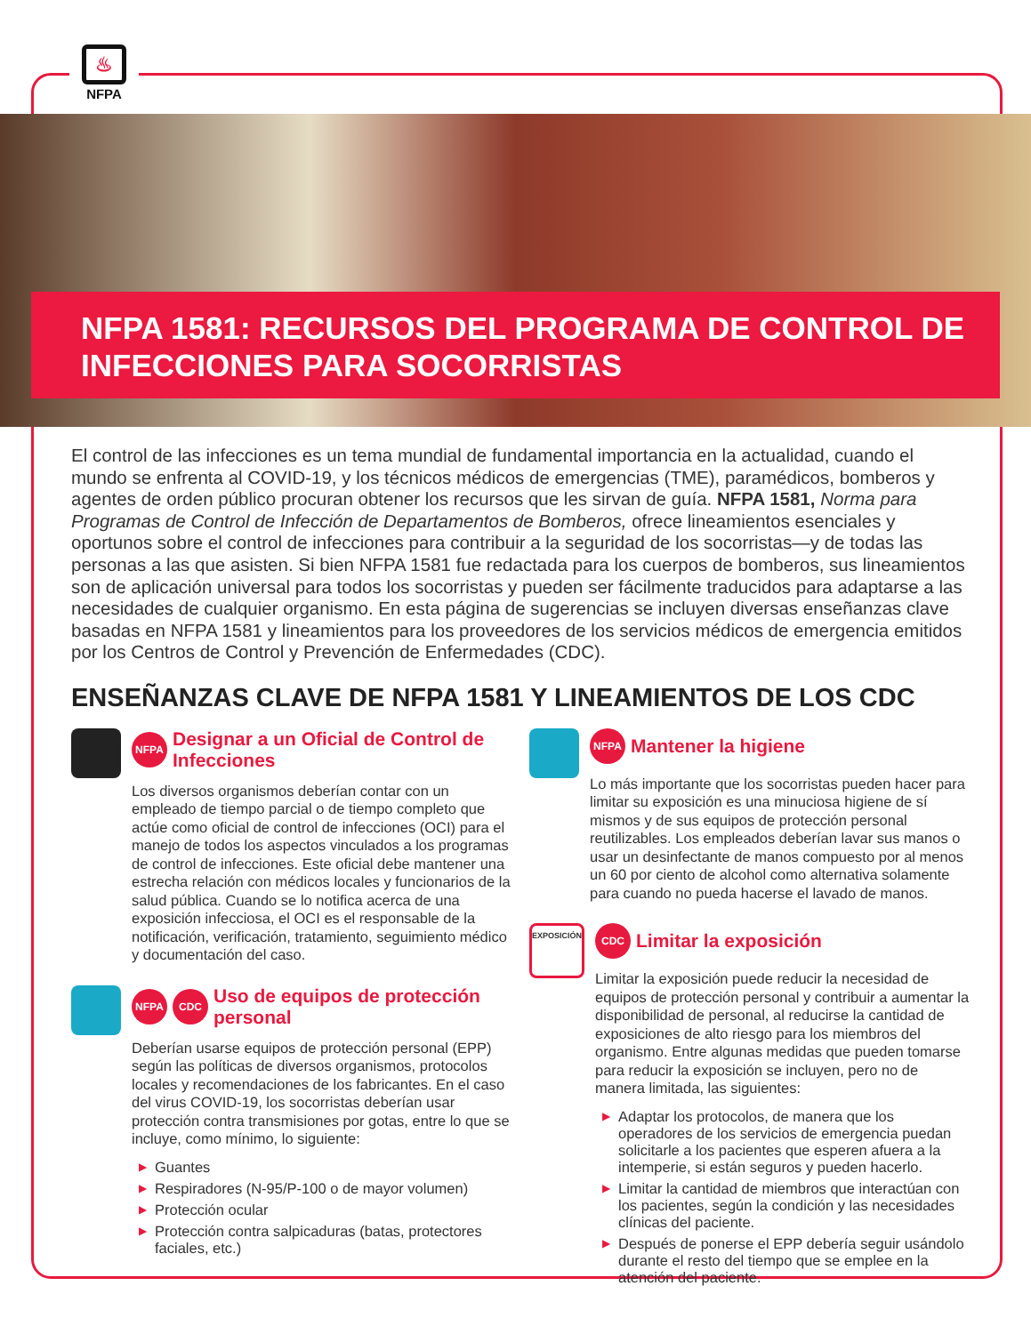♨
NFPA
NFPA 1581: RECURSOS DEL PROGRAMA DE CONTROL DE INFECCIONES PARA SOCORRISTAS
El control de las infecciones es un tema mundial de fundamental importancia en la actualidad, cuando el mundo se enfrenta al COVID-19, y los técnicos médicos de emergencias (TME), paramédicos, bomberos y agentes de orden público procuran obtener los recursos que les sirvan de guía. NFPA 1581, Norma para Programas de Control de Infección de Departamentos de Bomberos, ofrece lineamientos esenciales y oportunos sobre el control de infecciones para contribuir a la seguridad de los socorristas—y de todas las personas a las que asisten. Si bien NFPA 1581 fue redactada para los cuerpos de bomberos, sus lineamientos son de aplicación universal para todos los socorristas y pueden ser fácilmente traducidos para adaptarse a las necesidades de cualquier organismo. En esta página de sugerencias se incluyen diversas enseñanzas clave basadas en NFPA 1581 y lineamientos para los proveedores de los servicios médicos de emergencia emitidos por los Centros de Control y Prevención de Enfermedades (CDC).
ENSEÑANZAS CLAVE DE NFPA 1581 Y LINEAMIENTOS DE LOS CDC
NFPA Designar a un Oficial de Control de Infecciones
Los diversos organismos deberían contar con un empleado de tiempo parcial o de tiempo completo que actúe como oficial de control de infecciones (OCI) para el manejo de todos los aspectos vinculados a los programas de control de infecciones. Este oficial debe mantener una estrecha relación con médicos locales y funcionarios de la salud pública. Cuando se lo notifica acerca de una exposición infecciosa, el OCI es el responsable de la notificación, verificación, tratamiento, seguimiento médico y documentación del caso.
NFPA CDC Uso de equipos de protección personal
Deberían usarse equipos de protección personal (EPP) según las políticas de diversos organismos, protocolos locales y recomendaciones de los fabricantes. En el caso del virus COVID-19, los socorristas deberían usar protección contra transmisiones por gotas, entre lo que se incluye, como mínimo, lo siguiente:
▶ Guantes
▶ Respiradores (N-95/P-100 o de mayor volumen)
▶ Protección ocular
▶ Protección contra salpicaduras (batas, protectores faciales, etc.)
NFPA Mantener la higiene
Lo más importante que los socorristas pueden hacer para limitar su exposición es una minuciosa higiene de sí mismos y de sus equipos de protección personal reutilizables. Los empleados deberían lavar sus manos o usar un desinfectante de manos compuesto por al menos un 60 por ciento de alcohol como alternativa solamente para cuando no pueda hacerse el lavado de manos.
EXPOSICIÓN
CDC Limitar la exposición
Limitar la exposición puede reducir la necesidad de equipos de protección personal y contribuir a aumentar la disponibilidad de personal, al reducirse la cantidad de exposiciones de alto riesgo para los miembros del organismo. Entre algunas medidas que pueden tomarse para reducir la exposición se incluyen, pero no de manera limitada, las siguientes:
▶ Adaptar los protocolos, de manera que los operadores de los servicios de emergencia puedan solicitarle a los pacientes que esperen afuera a la intemperie, si están seguros y pueden hacerlo.
▶ Limitar la cantidad de miembros que interactúan con los pacientes, según la condición y las necesidades clínicas del paciente.
▶ Después de ponerse el EPP debería seguir usándolo durante el resto del tiempo que se emplee en la atención del paciente.